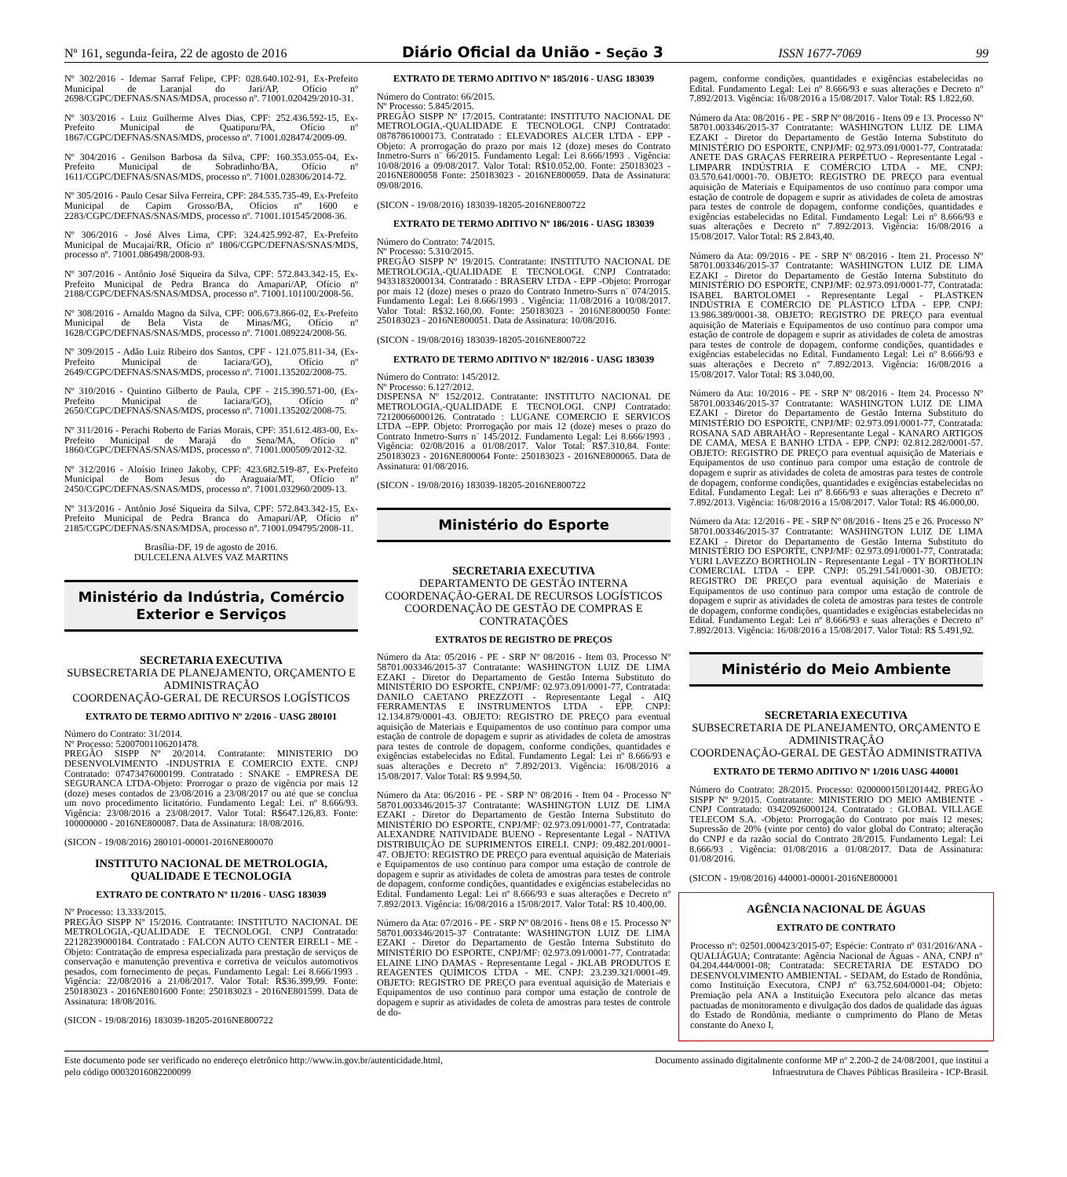Nº 161, segunda-feira, 22 de agosto de 2016 Diário Oficial da União - Seção 3 ISSN 1677-7069 99
Nº 302/2016 - Idemar Sarraf Felipe, CPF: 028.640.102-91, Ex-Prefeito Municipal de Laranjal do Jari/AP, Ofício nº 2698/CGPC/DEFNAS/SNAS/MDSA, processo nº. 71001.020429/2010-31.
Nº 303/2016 - Luiz Guilherme Alves Dias, CPF: 252.436.592-15, Ex-Prefeito Municipal de Quatipuru/PA, Ofício nº 1867/CGPC/DEFNAS/SNAS/MDS, processo nº. 71001.028474/2009-09.
Nº 304/2016 - Genilson Barbosa da Silva, CPF: 160.353.055-04, Ex-Prefeito Municipal de Sobradinho/BA, Ofício nº 1611/CGPC/DEFNAS/SNAS/MDS, processo nº. 71001.028306/2014-72.
Nº 305/2016 - Paulo Cesar Silva Ferreira, CPF: 284.535.735-49, Ex-Prefeito Municipal de Capim Grosso/BA, Ofícios nº 1600 e 2283/CGPC/DEFNAS/SNAS/MDS, processo nº. 71001.101545/2008-36.
Nº 306/2016 - José Alves Lima, CPF: 324.425.992-87, Ex-Prefeito Municipal de Mucajaí/RR, Ofício nº 1806/CGPC/DEFNAS/SNAS/MDS, processo nº. 71001.086498/2008-93.
Nº 307/2016 - Antônio José Siqueira da Silva, CPF: 572.843.342-15, Ex-Prefeito Municipal de Pedra Branca do Amapari/AP, Ofício nº 2188/CGPC/DEFNAS/SNAS/MDSA, processo nº. 71001.101100/2008-56.
Nº 308/2016 - Arnaldo Magno da Silva, CPF: 006.673.866-02, Ex-Prefeito Municipal de Bela Vista de Minas/MG, Ofício nº 1628/CGPC/DEFNAS/SNAS/MDS, processo nº. 71001.089224/2008-56.
Nº 309/2015 - Adão Luiz Ribeiro dos Santos, CPF - 121.075.811-34, (Ex-Prefeito Municipal de Iaciara/GO), Ofício nº 2649/CGPC/DEFNAS/SNAS/MDS, processo nº. 71001.135202/2008-75.
Nº 310/2016 - Quintino Gilberto de Paula, CPF - 215.390.571-00, (Ex-Prefeito Municipal de Iaciara/GO), Ofício nº 2650/CGPC/DEFNAS/SNAS/MDS, processo nº. 71001.135202/2008-75.
Nº 311/2016 - Perachi Roberto de Farias Morais, CPF: 351.612.483-00, Ex-Prefeito Municipal de Marajá do Sena/MA, Ofício nº 1860/CGPC/DEFNAS/SNAS/MDS, processo nº. 71001.000509/2012-32.
Nº 312/2016 - Aloísio Irineo Jakoby, CPF: 423.682.519-87, Ex-Prefeito Municipal de Bom Jesus do Araguaia/MT, Ofício nº 2450/CGPC/DEFNAS/SNAS/MDS, processo nº. 71001.032960/2009-13.
Nº 313/2016 - Antônio José Siqueira da Silva, CPF: 572.843.342-15, Ex-Prefeito Municipal de Pedra Branca do Amapari/AP, Ofício nº 2185/CGPC/DEFNAS/SNAS/MDSA, processo nº. 71001.094795/2008-11.
Brasília-DF, 19 de agosto de 2016.
DULCELENA ALVES VAZ MARTINS
Ministério da Indústria, Comércio Exterior e Serviços
SECRETARIA EXECUTIVA
SUBSECRETARIA DE PLANEJAMENTO, ORÇAMENTO E ADMINISTRAÇÃO
COORDENAÇÃO-GERAL DE RECURSOS LOGÍSTICOS
EXTRATO DE TERMO ADITIVO Nº 2/2016 - UASG 280101
Número do Contrato: 31/2014.
Nº Processo: 52007001106201478.
PREGÃO SISPP Nº 20/2014. Contratante: MINISTERIO DO DESENVOLVIMENTO -INDUSTRIA E COMERCIO EXTE. CNPJ Contratado: 07473476000199. Contratado : SNAKE - EMPRESA DE SEGURANCA LTDA-Objeto: Prorrogar o prazo de vigência por mais 12 (doze) meses contados de 23/08/2016 a 23/08/2017 ou até que se conclua um novo procedimento licitatório. Fundamento Legal: Lei. nº 8.666/93. Vigência: 23/08/2016 a 23/08/2017. Valor Total: R$647.126,83. Fonte: 100000000 - 2016NE800087. Data de Assinatura: 18/08/2016.
(SICON - 19/08/2016) 280101-00001-2016NE800070
INSTITUTO NACIONAL DE METROLOGIA, QUALIDADE E TECNOLOGIA
EXTRATO DE CONTRATO Nº 11/2016 - UASG 183039
Nº Processo: 13.333/2015.
PREGÃO SISPP Nº 15/2016. Contratante: INSTITUTO NACIONAL DE METROLOGIA,-QUALIDADE E TECNOLOGI. CNPJ Contratado: 22128239000184. Contratado : FALCON AUTO CENTER EIRELI - ME -Objeto: Contratação de empresa especializada para prestação de serviços de conservação e manutenção preventiva e corretiva de veículos automotivos pesados, com fornecimento de peças. Fundamento Legal: Lei 8.666/1993 . Vigência: 22/08/2016 a 21/08/2017. Valor Total: R$36.399,99. Fonte: 250183023 - 2016NE801600 Fonte: 250183023 - 2016NE801599. Data de Assinatura: 18/08/2016.
(SICON - 19/08/2016) 183039-18205-2016NE800722
EXTRATO DE TERMO ADITIVO Nº 185/2016 - UASG 183039
Número do Contrato: 66/2015.
Nº Processo: 5.845/2015.
PREGÃO SISPP Nº 17/2015. Contratante: INSTITUTO NACIONAL DE METROLOGIA,-QUALIDADE E TECNOLOGI. CNPJ Contratado: 08787861000173. Contratado : ELEVADORES ALCER LTDA - EPP -Objeto: A prorrogação do prazo por mais 12 (doze) meses do Contrato Inmetro-Surrs n¨ 66/2015. Fundamento Legal: Lei 8.666/1993 . Vigência: 10/08/2016 a 09/08/2017. Valor Total: R$10.052,00. Fonte: 250183023 - 2016NE800058 Fonte: 250183023 - 2016NE800059. Data de Assinatura: 09/08/2016.
(SICON - 19/08/2016) 183039-18205-2016NE800722
EXTRATO DE TERMO ADITIVO Nº 186/2016 - UASG 183039
Número do Contrato: 74/2015.
Nº Processo: 5.310/2015.
PREGÃO SISPP Nº 19/2015. Contratante: INSTITUTO NACIONAL DE METROLOGIA,-QUALIDADE E TECNOLOGI. CNPJ Contratado: 94331832000134. Contratado : BRASERV LTDA - EPP -Objeto: Prorrogar por mais 12 (doze) meses o prazo do Contrato Inmetro-Surrs n¨ 074/2015. Fundamento Legal: Lei 8.666/1993 . Vigência: 11/08/2016 a 10/08/2017. Valor Total: R$32.160,00. Fonte: 250183023 - 2016NE800050 Fonte: 250183023 - 2016NE800051. Data de Assinatura: 10/08/2016.
(SICON - 19/08/2016) 183039-18205-2016NE800722
EXTRATO DE TERMO ADITIVO Nº 182/2016 - UASG 183039
Número do Contrato: 145/2012.
Nº Processo: 6.127/2012.
DISPENSA Nº 152/2012. Contratante: INSTITUTO NACIONAL DE METROLOGIA,-QUALIDADE E TECNOLOGI. CNPJ Contratado: 72120066000126. Contratado : LUGANE COMERCIO E SERVICOS LTDA --EPP. Objeto: Prorrogação por mais 12 (doze) meses o prazo do Contrato Inmetro-Surrs n¨ 145/2012. Fundamento Legal: Lei 8.666/1993 . Vigência: 02/08/2016 a 01/08/2017. Valor Total: R$7.310,84. Fonte: 250183023 - 2016NE800064 Fonte: 250183023 - 2016NE800065. Data de Assinatura: 01/08/2016.
(SICON - 19/08/2016) 183039-18205-2016NE800722
Ministério do Esporte
SECRETARIA EXECUTIVA
DEPARTAMENTO DE GESTÃO INTERNA
COORDENAÇÃO-GERAL DE RECURSOS LOGÍSTICOS
COORDENAÇÃO DE GESTÃO DE COMPRAS E CONTRATAÇÕES
EXTRATOS DE REGISTRO DE PREÇOS
Número da Ata: 05/2016 - PE - SRP Nº 08/2016 - Item 03. Processo Nº 58701.003346/2015-37 Contratante: WASHINGTON LUIZ DE LIMA EZAKI - Diretor do Departamento de Gestão Interna Substituto do MINISTÉRIO DO ESPORTE, CNPJ/MF: 02.973.091/0001-77, Contratada: DANILO CAETANO PREZZOTI - Representante Legal - AIQ FERRAMENTAS E INSTRUMENTOS LTDA - EPP. CNPJ: 12.134.879/0001-43. OBJETO: REGISTRO DE PREÇO para eventual aquisição de Materiais e Equipamentos de uso contínuo para compor uma estação de controle de dopagem e suprir as atividades de coleta de amostras para testes de controle de dopagem, conforme condições, quantidades e exigências estabelecidas no Edital. Fundamento Legal: Lei nº 8.666/93 e suas alterações e Decreto nº 7.892/2013. Vigência: 16/08/2016 a 15/08/2017. Valor Total: R$ 9.994,50.
Número da Ata: 06/2016 - PE - SRP Nº 08/2016 - Item 04 - Processo Nº 58701.003346/2015-37 Contratante: WASHINGTON LUIZ DE LIMA EZAKI - Diretor do Departamento de Gestão Interna Substituto do MINISTÉRIO DO ESPORTE, CNPJ/MF: 02.973.091/0001-77, Contratada: ALEXANDRE NATIVIDADE BUENO - Representante Legal - NATIVA DISTRIBUIÇÃO DE SUPRIMENTOS EIRELI. CNPJ: 09.482.201/0001-47. OBJETO: REGISTRO DE PREÇO para eventual aquisição de Materiais e Equipamentos de uso contínuo para compor uma estação de controle de dopagem e suprir as atividades de coleta de amostras para testes de controle de dopagem, conforme condições, quantidades e exigências estabelecidas no Edital. Fundamento Legal: Lei nº 8.666/93 e suas alterações e Decreto nº 7.892/2013. Vigência: 16/08/2016 a 15/08/2017. Valor Total: R$ 10.400,00.
Número da Ata: 07/2016 - PE - SRP Nº 08/2016 - Itens 08 e 15. Processo Nº 58701.003346/2015-37 Contratante: WASHINGTON LUIZ DE LIMA EZAKI - Diretor do Departamento de Gestão Interna Substituto do MINISTÉRIO DO ESPORTE, CNPJ/MF: 02.973.091/0001-77, Contratada: ELAINE LINO DAMAS - Representante Legal - JKLAB PRODUTOS E REAGENTES QUÍMICOS LTDA - ME. CNPJ: 23.239.321/0001-49. OBJETO: REGISTRO DE PREÇO para eventual aquisição de Materiais e Equipamentos de uso contínuo para compor uma estação de controle de dopagem e suprir as atividades de coleta de amostras para testes de controle de do-
pagem, conforme condições, quantidades e exigências estabelecidas no Edital. Fundamento Legal: Lei nº 8.666/93 e suas alterações e Decreto nº 7.892/2013. Vigência: 16/08/2016 a 15/08/2017. Valor Total: R$ 1.822,60.
Número da Ata: 08/2016 - PE - SRP Nº 08/2016 - Itens 09 e 13. Processo Nº 58701.003346/2015-37 Contratante: WASHINGTON LUIZ DE LIMA EZAKI - Diretor do Departamento de Gestão Interna Substituto do MINISTÉRIO DO ESPORTE, CNPJ/MF: 02.973.091/0001-77, Contratada: ANETE DAS GRAÇAS FERREIRA PERPÉTUO - Representante Legal - LIMPARR INDÚSTRIA E COMÉRCIO LTDA - ME. CNPJ: 03.570.641/0001-70. OBJETO: REGISTRO DE PREÇO para eventual aquisição de Materiais e Equipamentos de uso contínuo para compor uma estação de controle de dopagem e suprir as atividades de coleta de amostras para testes de controle de dopagem, conforme condições, quantidades e exigências estabelecidas no Edital. Fundamento Legal: Lei nº 8.666/93 e suas alterações e Decreto nº 7.892/2013. Vigência: 16/08/2016 a 15/08/2017. Valor Total: R$ 2.843,40.
Número da Ata: 09/2016 - PE - SRP Nº 08/2016 - Item 21. Processo Nº 58701.003346/2015-37 Contratante: WASHINGTON LUIZ DE LIMA EZAKI - Diretor do Departamento de Gestão Interna Substituto do MINISTÉRIO DO ESPORTE, CNPJ/MF: 02.973.091/0001-77, Contratada: ISABEL BARTOLOMEI - Representante Legal - PLASTKEN INDÚSTRIA E COMÉRCIO DE PLÁSTICO LTDA - EPP. CNPJ: 13.986.389/0001-38. OBJETO: REGISTRO DE PREÇO para eventual aquisição de Materiais e Equipamentos de uso contínuo para compor uma estação de controle de dopagem e suprir as atividades de coleta de amostras para testes de controle de dopagem, conforme condições, quantidades e exigências estabelecidas no Edital. Fundamento Legal: Lei nº 8.666/93 e suas alterações e Decreto nº 7.892/2013. Vigência: 16/08/2016 a 15/08/2017. Valor Total: R$ 3.040,00.
Número da Ata: 10/2016 - PE - SRP Nº 08/2016 - Item 24. Processo Nº 58701.003346/2015-37 Contratante: WASHINGTON LUIZ DE LIMA EZAKI - Diretor do Departamento de Gestão Interna Substituto do MINISTÉRIO DO ESPORTE, CNPJ/MF: 02.973.091/0001-77, Contratada: ROSANA SAD ABRAHÃO - Representante Legal - KANARO ARTIGOS DE CAMA, MESA E BANHO LTDA - EPP. CNPJ: 02.812.282/0001-57. OBJETO: REGISTRO DE PREÇO para eventual aquisição de Materiais e Equipamentos de uso contínuo para compor uma estação de controle de dopagem e suprir as atividades de coleta de amostras para testes de controle de dopagem, conforme condições, quantidades e exigências estabelecidas no Edital. Fundamento Legal: Lei nº 8.666/93 e suas alterações e Decreto nº 7.892/2013. Vigência: 16/08/2016 a 15/08/2017. Valor Total: R$ 46.000,00.
Número da Ata: 12/2016 - PE - SRP Nº 08/2016 - Itens 25 e 26. Processo Nº 58701.003346/2015-37 Contratante: WASHINGTON LUIZ DE LIMA EZAKI - Diretor do Departamento de Gestão Interna Substituto do MINISTÉRIO DO ESPORTE, CNPJ/MF: 02.973.091/0001-77, Contratada: YURI LAVEZZO BORTHOLIN - Representante Legal - TY BORTHOLIN COMERCIAL LTDA - EPP. CNPJ: 05.291.541/0001-30. OBJETO: REGISTRO DE PREÇO para eventual aquisição de Materiais e Equipamentos de uso contínuo para compor uma estação de controle de dopagem e suprir as atividades de coleta de amostras para testes de controle de dopagem, conforme condições, quantidades e exigências estabelecidas no Edital. Fundamento Legal: Lei nº 8.666/93 e suas alterações e Decreto nº 7.892/2013. Vigência: 16/08/2016 a 15/08/2017. Valor Total: R$ 5.491,92.
Ministério do Meio Ambiente
SECRETARIA EXECUTIVA
SUBSECRETARIA DE PLANEJAMENTO, ORÇAMENTO E ADMINISTRAÇÃO
COORDENAÇÃO-GERAL DE GESTÃO ADMINISTRATIVA
EXTRATO DE TERMO ADITIVO Nº 1/2016 UASG 440001
Número do Contrato: 28/2015. Processo: 02000001501201442. PREGÃO SISPP Nº 9/2015. Contratante: MINISTERIO DO MEIO AMBIENTE -CNPJ Contratado: 03420926000124. Contratado : GLOBAL VILLAGE TELECOM S.A. -Objeto: Prorrogação do Contrato por mais 12 meses; Supressão de 20% (vinte por cento) do valor global do Contrato; alteração do CNPJ e da razão social do Contrato 28/2015. Fundamento Legal: Lei 8.666/93 . Vigência: 01/08/2016 a 01/08/2017. Data de Assinatura: 01/08/2016.
(SICON - 19/08/2016) 440001-00001-2016NE800001
AGÊNCIA NACIONAL DE ÁGUAS
EXTRATO DE CONTRATO
Processo nº: 02501.000423/2015-07; Espécie: Contrato nº 031/2016/ANA - QUALIÁGUA; Contratante: Agência Nacional de Águas - ANA, CNPJ nº 04.204.444/0001-08; Contratada: SECRETARIA DE ESTADO DO DESENVOLVIMENTO AMBIENTAL - SEDAM, do Estado de Rondônia, como Instituição Executora, CNPJ nº 63.752.604/0001-04; Objeto: Premiação pela ANA a Instituição Executora pelo alcance das metas pactuadas de monitoramento e divulgação dos dados de qualidade das águas do Estado de Rondônia, mediante o cumprimento do Plano de Metas constante do Anexo I,
Este documento pode ser verificado no endereço eletrônico http://www.in.gov.br/autenticidade.html,
pelo código 00032016082200099 Documento assinado digitalmente conforme MP nº 2.200-2 de 24/08/2001, que institui a
Infraestrutura de Chaves Públicas Brasileira - ICP-Brasil.